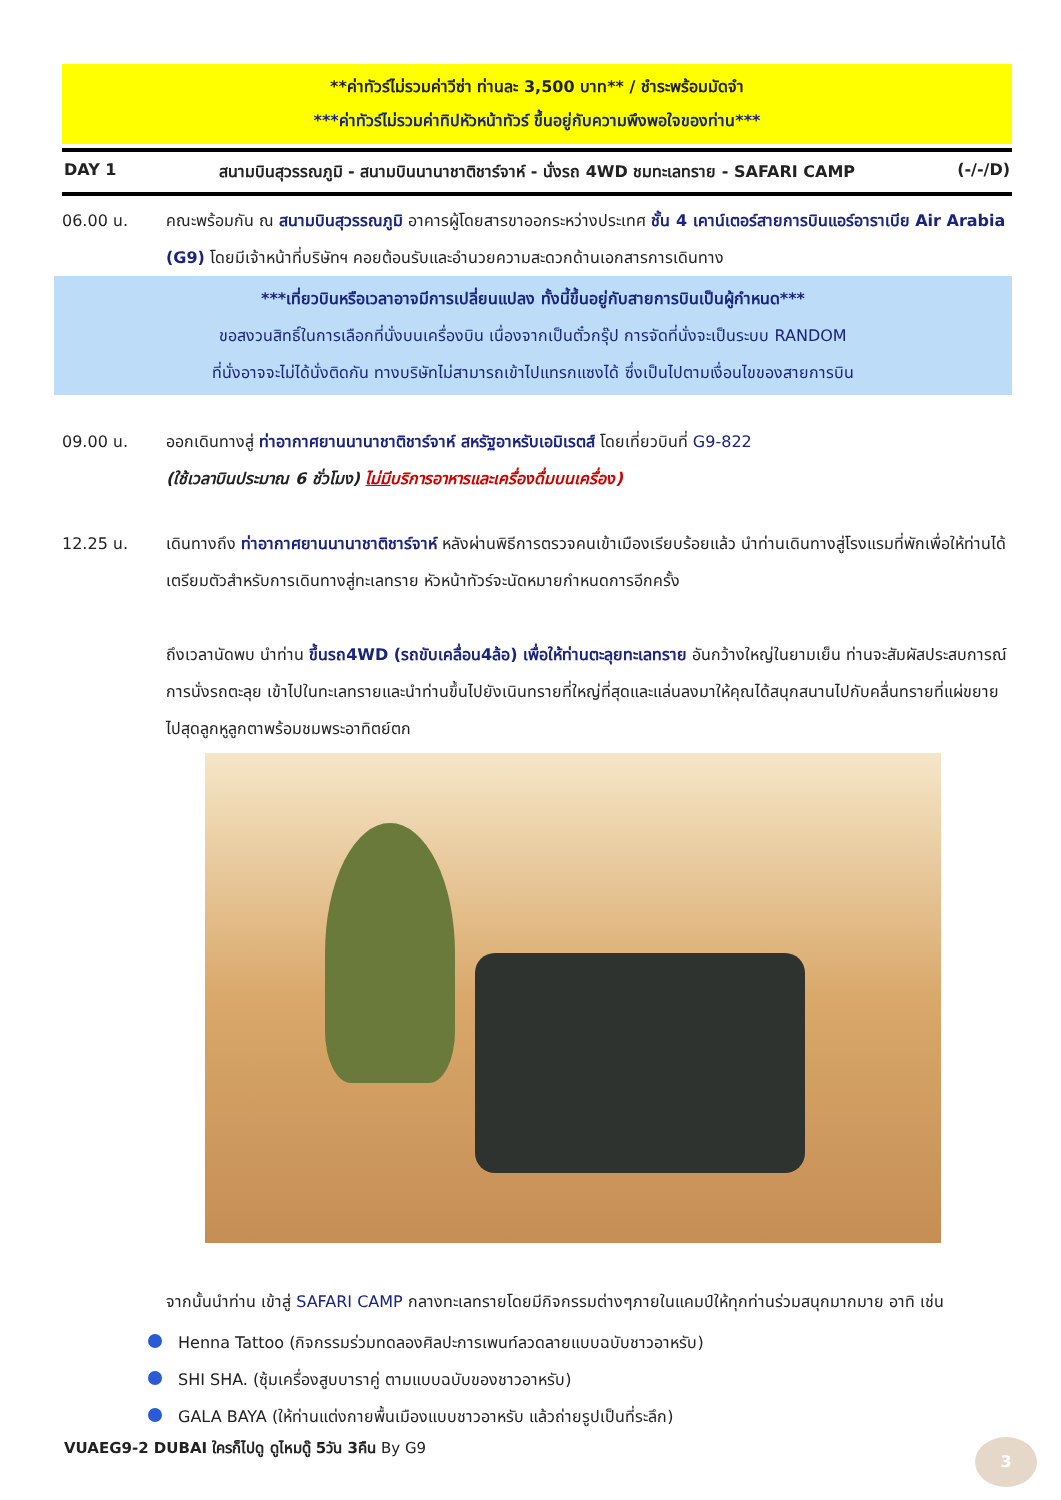**ค่าทัวร์ไม่รวมค่าวีซ่า ท่านละ 3,500 บาท** / ชำระพร้อมมัดจำ
***ค่าทัวร์ไม่รวมค่าทิปหัวหน้าทัวร์ ขึ้นอยู่กับความพึงพอใจของท่าน***
DAY 1 สนามบินสุวรรณภูมิ - สนามบินนานาชาติชาร์จาห์ - นั่งรถ 4WD ชมทะเลทราย - SAFARI CAMP (-/-/D)
06.00 น. คณะพร้อมกัน ณ สนามบินสุวรรณภูมิ อาคารผู้โดยสารขาออกระหว่างประเทศ ชั้น 4 เคาน์เตอร์สายการบินแอร์อาราเบีย Air Arabia (G9) โดยมีเจ้าหน้าที่บริษัทฯ คอยต้อนรับและอำนวยความสะดวกด้านเอกสารการเดินทาง
***เที่ยวบินหรือเวลาอาจมีการเปลี่ยนแปลง ทั้งนี้ขึ้นอยู่กับสายการบินเป็นผู้กำหนด***
ขอสงวนสิทธิ์ในการเลือกที่นั่งบนเครื่องบิน เนื่องจากเป็นตั๋วกรุ๊ป การจัดที่นั่งจะเป็นระบบ RANDOM
ที่นั่งอาจจะไม่ได้นั่งติดกัน ทางบริษัทไม่สามารถเข้าไปแทรกแซงได้ ซึ่งเป็นไปตามเงื่อนไขของสายการบิน
09.00 น. ออกเดินทางสู่ ท่าอากาศยานนานาชาติชาร์จาห์ สหรัฐอาหรับเอมิเรตส์ โดยเที่ยวบินที่ G9-822
(ใช้เวลาบินประมาณ 6 ชั่วโมง) ไม่มีบริการอาหารและเครื่องดื่มบนเครื่อง)
12.25 น. เดินทางถึง ท่าอากาศยานนานาชาติชาร์จาห์ หลังผ่านพิธีการตรวจคนเข้าเมืองเรียบร้อยแล้ว นำท่านเดินทางสู่โรงแรมที่พักเพื่อให้ท่านได้เตรียมตัวสำหรับการเดินทางสู่ทะเลทราย หัวหน้าทัวร์จะนัดหมายกำหนดการอีกครั้ง
ถึงเวลานัดพบ นำท่าน ขึ้นรถ4WD (รถขับเคลื่อน4ล้อ) เพื่อให้ท่านตะลุยทะเลทราย อันกว้างใหญ่ในยามเย็น ท่านจะสัมผัสประสบการณ์การนั่งรถตะลุย เข้าไปในทะเลทรายและนำท่านขึ้นไปยังเนินทรายที่ใหญ่ที่สุดและแล่นลงมาให้คุณได้สนุกสนานไปกับคลื่นทรายที่แผ่ขยายไปสุดลูกหูลูกตาพร้อมชมพระอาทิตย์ตก
จากนั้นนำท่าน เข้าสู่ SAFARI CAMP กลางทะเลทรายโดยมีกิจกรรมต่างๆภายในแคมป์ให้ทุกท่านร่วมสนุกมากมาย อาทิ เช่น
Henna Tattoo (กิจกรรมร่วมทดลองศิลปะการเพนท์ลวดลายแบบฉบับชาวอาหรับ)
SHI SHA. (ซุ้มเครื่องสูบบาราคู่ ตามแบบฉบับของชาวอาหรับ)
GALA BAYA (ให้ท่านแต่งกายพื้นเมืองแบบชาวอาหรับ แล้วถ่ายรูปเป็นที่ระลึก)
VUAEG9-2 DUBAI ใครก็ไปดู ดูไหมดู๊ 5วัน 3คืน By G9
3